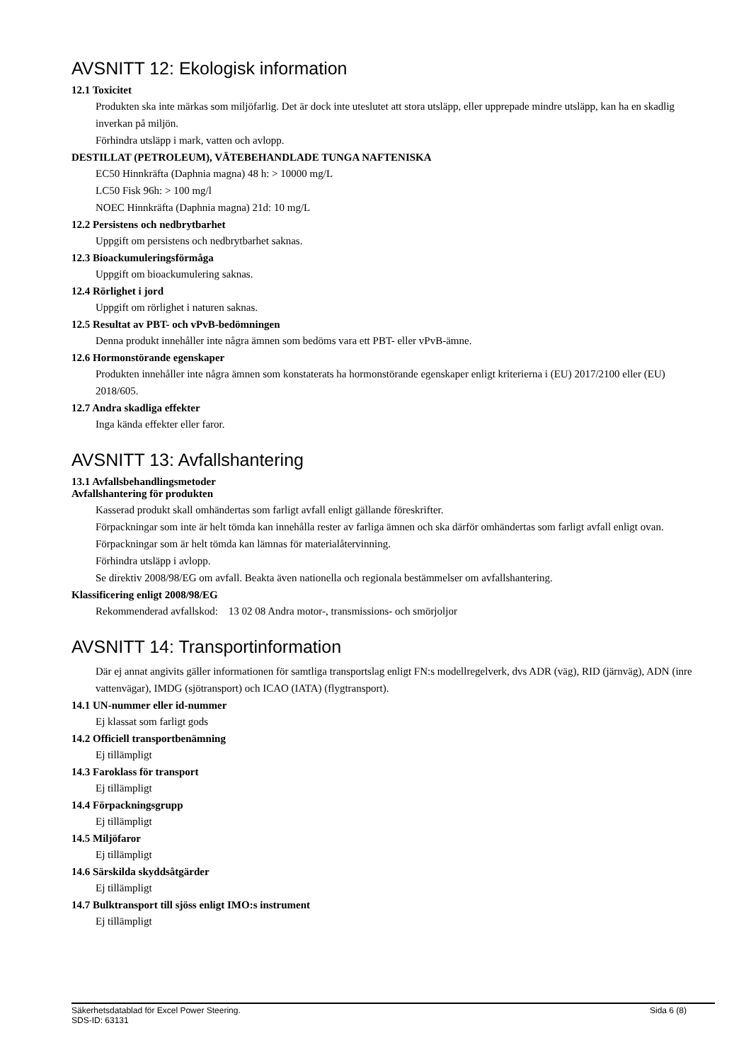AVSNITT 12: Ekologisk information
12.1 Toxicitet
Produkten ska inte märkas som miljöfarlig. Det är dock inte uteslutet att stora utsläpp, eller upprepade mindre utsläpp, kan ha en skadlig inverkan på miljön.
Förhindra utsläpp i mark, vatten och avlopp.
DESTILLAT (PETROLEUM), VÄTEBEHANDLADE TUNGA NAFTENISKA
EC50 Hinnkräfta (Daphnia magna) 48 h: > 10000 mg/L
LC50 Fisk 96h: > 100 mg/l
NOEC Hinnkräfta (Daphnia magna) 21d: 10 mg/L
12.2 Persistens och nedbrytbarhet
Uppgift om persistens och nedbrytbarhet saknas.
12.3 Bioackumuleringsförmåga
Uppgift om bioackumulering saknas.
12.4 Rörlighet i jord
Uppgift om rörlighet i naturen saknas.
12.5 Resultat av PBT- och vPvB-bedömningen
Denna produkt innehåller inte några ämnen som bedöms vara ett PBT- eller vPvB-ämne.
12.6 Hormonstörande egenskaper
Produkten innehåller inte några ämnen som konstaterats ha hormonstörande egenskaper enligt kriterierna i (EU) 2017/2100 eller (EU) 2018/605.
12.7 Andra skadliga effekter
Inga kända effekter eller faror.
AVSNITT 13: Avfallshantering
13.1 Avfallsbehandlingsmetoder
Avfallshantering för produkten
Kasserad produkt skall omhändertas som farligt avfall enligt gällande föreskrifter.
Förpackningar som inte är helt tömda kan innehålla rester av farliga ämnen och ska därför omhändertas som farligt avfall enligt ovan. Förpackningar som är helt tömda kan lämnas för materialåtervinning.
Förhindra utsläpp i avlopp.
Se direktiv 2008/98/EG om avfall. Beakta även nationella och regionala bestämmelser om avfallshantering.
Klassificering enligt 2008/98/EG
Rekommenderad avfallskod: 13 02 08 Andra motor-, transmissions- och smörjoljor
AVSNITT 14: Transportinformation
Där ej annat angivits gäller informationen för samtliga transportslag enligt FN:s modellregelverk, dvs ADR (väg), RID (järnväg), ADN (inre vattenvägar), IMDG (sjötransport) och ICAO (IATA) (flygtransport).
14.1 UN-nummer eller id-nummer
Ej klassat som farligt gods
14.2 Officiell transportbenämning
Ej tillämpligt
14.3 Faroklass för transport
Ej tillämpligt
14.4 Förpackningsgrupp
Ej tillämpligt
14.5 Miljöfaror
Ej tillämpligt
14.6 Särskilda skyddsåtgärder
Ej tillämpligt
14.7 Bulktransport till sjöss enligt IMO:s instrument
Ej tillämpligt
Säkerhetsdatablad för Excel Power Steering.
SDS-ID: 63131
Sida 6 (8)